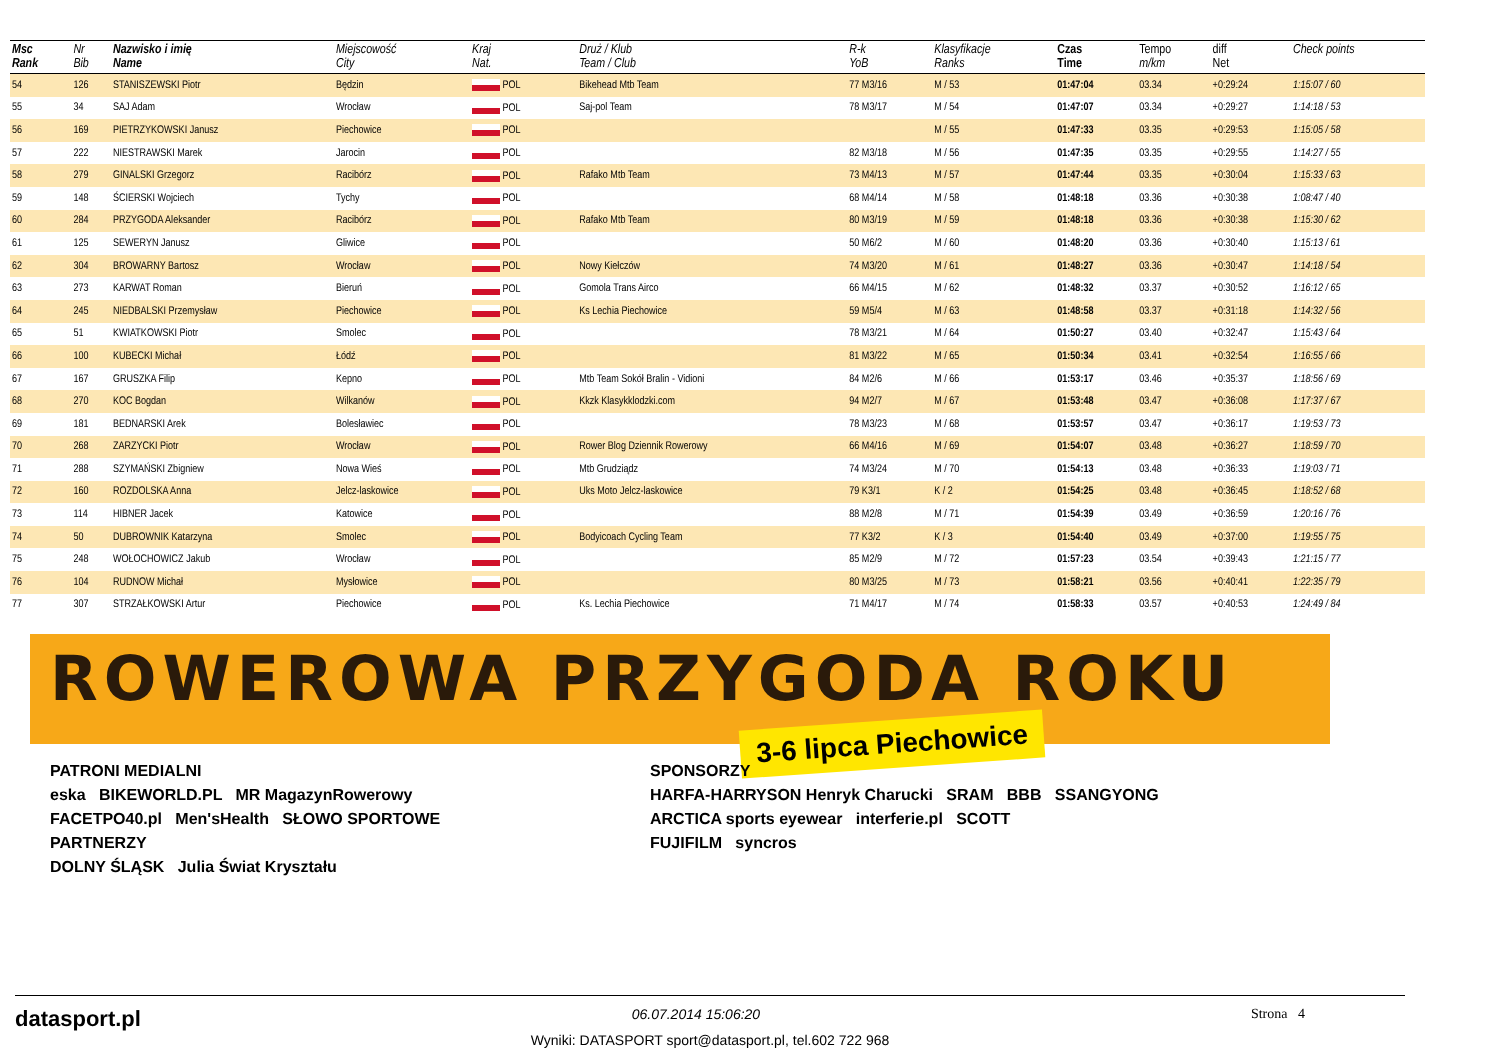| Msc Rank | Nr Bib | Nazwisko i imię Name | Miejscowość City | Kraj Nat. | Druż / Klub Team / Club | R-k YoB | Klasyfikacje Ranks | Czas Time | Tempo m/km | diff Net | Check points |
| --- | --- | --- | --- | --- | --- | --- | --- | --- | --- | --- | --- |
| 54 | 126 | STANISZEWSKI Piotr | Będzin | POL | Bikehead Mtb Team | 77 M3/16 | M / 53 | 01:47:04 | 03.34 | +0:29:24 | 1:15:07 / 60 |
| 55 | 34 | SAJ Adam | Wrocław | POL | Saj-pol Team | 78 M3/17 | M / 54 | 01:47:07 | 03.34 | +0:29:27 | 1:14:18 / 53 |
| 56 | 169 | PIETRZYKOWSKI Janusz | Piechowice | POL | | | M / 55 | 01:47:33 | 03.35 | +0:29:53 | 1:15:05 / 58 |
| 57 | 222 | NIESTRAWSKI Marek | Jarocin | POL | | 82 M3/18 | M / 56 | 01:47:35 | 03.35 | +0:29:55 | 1:14:27 / 55 |
| 58 | 279 | GINALSKI Grzegorz | Racibórz | POL | Rafako Mtb Team | 73 M4/13 | M / 57 | 01:47:44 | 03.35 | +0:30:04 | 1:15:33 / 63 |
| 59 | 148 | ŚCIERSKI Wojciech | Tychy | POL | | 68 M4/14 | M / 58 | 01:48:18 | 03.36 | +0:30:38 | 1:08:47 / 40 |
| 60 | 284 | PRZYGODA Aleksander | Racibórz | POL | Rafako Mtb Team | 80 M3/19 | M / 59 | 01:48:18 | 03.36 | +0:30:38 | 1:15:30 / 62 |
| 61 | 125 | SEWERYN Janusz | Gliwice | POL | | 50 M6/2 | M / 60 | 01:48:20 | 03.36 | +0:30:40 | 1:15:13 / 61 |
| 62 | 304 | BROWARNY Bartosz | Wrocław | POL | Nowy Kiełczów | 74 M3/20 | M / 61 | 01:48:27 | 03.36 | +0:30:47 | 1:14:18 / 54 |
| 63 | 273 | KARWAT Roman | Bieruń | POL | Gomola Trans Airco | 66 M4/15 | M / 62 | 01:48:32 | 03.37 | +0:30:52 | 1:16:12 / 65 |
| 64 | 245 | NIEDBALSKI Przemysław | Piechowice | POL | Ks Lechia Piechowice | 59 M5/4 | M / 63 | 01:48:58 | 03.37 | +0:31:18 | 1:14:32 / 56 |
| 65 | 51 | KWIATKOWSKI Piotr | Smolec | POL | | 78 M3/21 | M / 64 | 01:50:27 | 03.40 | +0:32:47 | 1:15:43 / 64 |
| 66 | 100 | KUBECKI Michał | Łódź | POL | | 81 M3/22 | M / 65 | 01:50:34 | 03.41 | +0:32:54 | 1:16:55 / 66 |
| 67 | 167 | GRUSZKA Filip | Kepno | POL | Mtb Team Sokół Bralin - Vidioni | 84 M2/6 | M / 66 | 01:53:17 | 03.46 | +0:35:37 | 1:18:56 / 69 |
| 68 | 270 | KOC Bogdan | Wilkanów | POL | Kkzk Klasykklodzki.com | 94 M2/7 | M / 67 | 01:53:48 | 03.47 | +0:36:08 | 1:17:37 / 67 |
| 69 | 181 | BEDNARSKI Arek | Bolesławiec | POL | | 78 M3/23 | M / 68 | 01:53:57 | 03.47 | +0:36:17 | 1:19:53 / 73 |
| 70 | 268 | ZARZYCKI Piotr | Wrocław | POL | Rower Blog Dziennik Rowerowy | 66 M4/16 | M / 69 | 01:54:07 | 03.48 | +0:36:27 | 1:18:59 / 70 |
| 71 | 288 | SZYMAŃSKI Zbigniew | Nowa Wieś | POL | Mtb Grudziądz | 74 M3/24 | M / 70 | 01:54:13 | 03.48 | +0:36:33 | 1:19:03 / 71 |
| 72 | 160 | ROZDOLSKA Anna | Jelcz-laskowice | POL | Uks Moto Jelcz-laskowice | 79 K3/1 | K / 2 | 01:54:25 | 03.48 | +0:36:45 | 1:18:52 / 68 |
| 73 | 114 | HIBNER Jacek | Katowice | POL | | 88 M2/8 | M / 71 | 01:54:39 | 03.49 | +0:36:59 | 1:20:16 / 76 |
| 74 | 50 | DUBROWNIK Katarzyna | Smolec | POL | Bodyicoach Cycling Team | 77 K3/2 | K / 3 | 01:54:40 | 03.49 | +0:37:00 | 1:19:55 / 75 |
| 75 | 248 | WOŁOCHOWICZ Jakub | Wrocław | POL | | 85 M2/9 | M / 72 | 01:57:23 | 03.54 | +0:39:43 | 1:21:15 / 77 |
| 76 | 104 | RUDNOW Michał | Mysłowice | POL | | 80 M3/25 | M / 73 | 01:58:21 | 03.56 | +0:40:41 | 1:22:35 / 79 |
| 77 | 307 | STRZAŁKOWSKI Artur | Piechowice | POL | Ks. Lechia Piechowice | 71 M4/17 | M / 74 | 01:58:33 | 03.57 | +0:40:53 | 1:24:49 / 84 |
ROWEROWA PRZYGODA ROKU
3-6 lipca Piechowice
PATRONI MEDIALNI
eska BIKEWORLD.PL MR MagazynRowerowy
FACETPO40.pl Men'sHealth SŁOWO SPORTOWE
PARTNERZY
DOLNY ŚLĄSK Julia Świat Kryształu
SPONSORZY
HARFA-HARRYSON Henryk Charucki SRAM BBB SSANGYONG
ARCTICA sports eyewear interferie.pl SCOTT
FUJIFILM syncros
datasport.pl 06.07.2014 15:06:20 Strona 4
Wyniki: DATASPORT sport@datasport.pl, tel.602 722 968